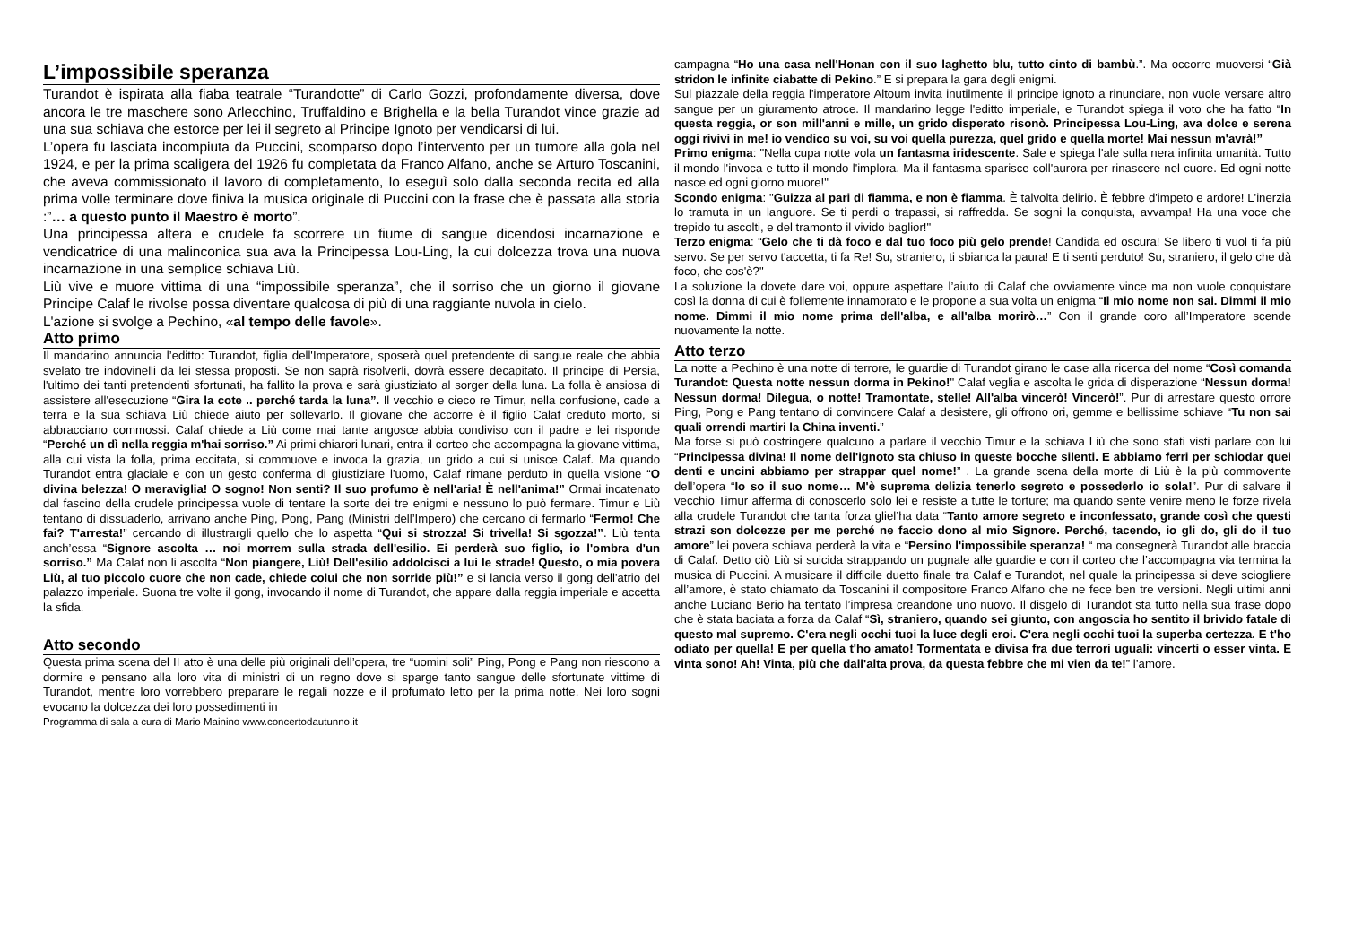L’impossibile speranza
Turandot è ispirata alla fiaba teatrale “Turandotte” di Carlo Gozzi, profondamente diversa, dove ancora le tre maschere sono Arlecchino, Truffaldino e Brighella e la bella Turandot vince grazie ad una sua schiava che estorce per lei il segreto al Principe Ignoto per vendicarsi di lui.
L’opera fu lasciata incompiuta da Puccini, scomparso dopo l’intervento per un tumore alla gola nel 1924, e per la prima scaligera del 1926 fu completata da Franco Alfano, anche se Arturo Toscanini, che aveva commissionato il lavoro di completamento, lo eseguì solo dalla seconda recita ed alla prima volle terminare dove finiva la musica originale di Puccini con la frase che è passata alla storia :”… a questo punto il Maestro è morto”.
Una principessa altera e crudele fa scorrere un fiume di sangue dicendosi incarnazione e vendicatrice di una malinconica sua ava la Principessa Lou-Ling, la cui dolcezza trova una nuova incarnazione in una semplice schiava Liù.
Liù vive e muore vittima di una “impossibile speranza”, che il sorriso che un giorno il giovane Principe Calaf le rivolse possa diventare qualcosa di più di una raggiante nuvola in cielo.
L'azione si svolge a Pechino, «al tempo delle favole».
Atto primo
Il mandarino annuncia l’editto: Turandot, figlia dell'Imperatore, sposerà quel pretendente di sangue reale che abbia svelato tre indovinelli da lei stessa proposti. Se non saprà risolverli, dovrà essere decapitato. Il principe di Persia, l'ultimo dei tanti pretendenti sfortunati, ha fallito la prova e sarà giustiziato al sorger della luna. La folla è ansiosa di assistere all'esecuzione “Gira la cote .. perché tarda la luna”. Il vecchio e cieco re Timur, nella confusione, cade a terra e la sua schiava Liù chiede aiuto per sollevarlo. Il giovane che accorre è il figlio Calaf creduto morto, si abbracciano commossi. Calaf chiede a Liù come mai tante angosce abbia condiviso con il padre e lei risponde “Perché un dì nella reggia m'hai sorriso.” Ai primi chiarori lunari, entra il corteo che accompagna la giovane vittima, alla cui vista la folla, prima eccitata, si commuove e invoca la grazia, un grido a cui si unisce Calaf. Ma quando Turandot entra glaciale e con un gesto conferma di giustiziare l'uomo, Calaf rimane perduto in quella visione “O divina belezza! O meraviglia! O sogno! Non senti? Il suo profumo è nell'aria! È nell'anima!” Ormai incatenato dal fascino della crudele principessa vuole di tentare la sorte dei tre enigmi e nessuno lo può fermare. Timur e Liù tentano di dissuaderlo, arrivano anche Ping, Pong, Pang (Ministri dell’Impero) che cercano di fermarlo “Fermo! Che fai? T'arresta!” cercando di illustrargli quello che lo aspetta “Qui si strozza! Si trivella! Si sgozza!”. Liù tenta anch’essa “Signore ascolta … noi morrem sulla strada dell'esilio. Ei perderà suo figlio, io l'ombra d'un sorriso.” Ma Calaf non li ascolta “Non piangere, Liù! Dell'esilio addolcisci a lui le strade! Questo, o mia povera Liù, al tuo piccolo cuore che non cade, chiede colui che non sorride più!” e si lancia verso il gong dell'atrio del palazzo imperiale. Suona tre volte il gong, invocando il nome di Turandot, che appare dalla reggia imperiale e accetta la sfida.
Atto secondo
Questa prima scena del II atto è una delle più originali dell’opera, tre “uomini soli” Ping, Pong e Pang non riescono a dormire e pensano alla loro vita di ministri di un regno dove si sparge tanto sangue delle sfortunate vittime di Turandot, mentre loro vorrebbero preparare le regali nozze e il profumato letto per la prima notte. Nei loro sogni evocano la dolcezza dei loro possedimenti in
Programma di sala a cura di Mario Mainino www.concertodautunno.it
campagna “Ho una casa nell'Honan con il suo laghetto blu, tutto cinto di bambù.”. Ma occorre muoversi “Già stridon le infinite ciabatte di Pekino.” E si prepara la gara degli enigmi.
Sul piazzale della reggia l'imperatore Altoum invita inutilmente il principe ignoto a rinunciare, non vuole versare altro sangue per un giuramento atroce. Il mandarino legge l'editto imperiale, e Turandot spiega il voto che ha fatto “In questa reggia, or son mill'anni e mille, un grido disperato risonò. Principessa Lou-Ling, ava dolce e serena oggi rivivi in me! io vendico su voi, su voi quella purezza, quel grido e quella morte! Mai nessun m'avrà!”
Primo enigma: "Nella cupa notte vola un fantasma iridescente. Sale e spiega l'ale sulla nera infinita umanità. Tutto il mondo l'invoca e tutto il mondo l'implora. Ma il fantasma sparisce coll'aurora per rinascere nel cuore. Ed ogni notte nasce ed ogni giorno muore!"
Scondo enigma: "Guizza al pari di fiamma, e non è fiamma. È talvolta delirio. È febbre d'impeto e ardore! L'inerzia lo tramuta in un languore. Se ti perdi o trapassi, si raffredda. Se sogni la conquista, avvampa! Ha una voce che trepido tu ascolti, e del tramonto il vivido baglior!"
Terzo enigma: “Gelo che ti dà foco e dal tuo foco più gelo prende! Candida ed oscura! Se libero ti vuol ti fa più servo. Se per servo t'accetta, ti fa Re! Su, straniero, ti sbianca la paura! E ti senti perduto! Su, straniero, il gelo che dà foco, che cos'è?"
La soluzione la dovete dare voi, oppure aspettare l’aiuto di Calaf che ovviamente vince ma non vuole conquistare così la donna di cui è follemente innamorato e le propone a sua volta un enigma “Il mio nome non sai. Dimmi il mio nome. Dimmi il mio nome prima dell'alba, e all'alba morirò…” Con il grande coro all’Imperatore scende nuovamente la notte.
Atto terzo
La notte a Pechino è una notte di terrore, le guardie di Turandot girano le case alla ricerca del nome “Così comanda Turandot: Questa notte nessun dorma in Pekino!" Calaf veglia e ascolta le grida di disperazione “Nessun dorma! Nessun dorma! Dilegua, o notte! Tramontate, stelle! All'alba vincerò! Vincerò!”. Pur di arrestare questo orrore Ping, Pong e Pang tentano di convincere Calaf a desistere, gli offrono ori, gemme e bellissime schiave “Tu non sai quali orrendi martiri la China inventi.”
Ma forse si può costringere qualcuno a parlare il vecchio Timur e la schiava Liù che sono stati visti parlare con lui “Principessa divina! Il nome dell'ignoto sta chiuso in queste bocche silenti. E abbiamo ferri per schiodar quei denti e uncini abbiamo per strappar quel nome!” . La grande scena della morte di Liù è la più commovente dell’opera “Io so il suo nome… M'è suprema delizia tenerlo segreto e possederlo io sola!”. Pur di salvare il vecchio Timur afferma di conoscerlo solo lei e resiste a tutte le torture; ma quando sente venire meno le forze rivela alla crudele Turandot che tanta forza gliel’ha data “Tanto amore segreto e inconfessato, grande così che questi strazi son dolcezze per me perché ne faccio dono al mio Signore. Perché, tacendo, io gli do, gli do il tuo amore” lei povera schiava perderà la vita e “Persino l'impossibile speranza! “ ma consegnerà Turandot alle braccia di Calaf. Detto ciò Liù si suicida strappando un pugnale alle guardie e con il corteo che l’accompagna via termina la musica di Puccini. A musicare il difficile duetto finale tra Calaf e Turandot, nel quale la principessa si deve sciogliere all’amore, è stato chiamato da Toscanini il compositore Franco Alfano che ne fece ben tre versioni. Negli ultimi anni anche Luciano Berio ha tentato l’impresa creandone uno nuovo. Il disgelo di Turandot sta tutto nella sua frase dopo che è stata baciata a forza da Calaf “Sì, straniero, quando sei giunto, con angoscia ho sentito il brivido fatale di questo mal supremo. C'era negli occhi tuoi la luce degli eroi. C'era negli occhi tuoi la superba certezza. E t'ho odiato per quella! E per quella t'ho amato! Tormentata e divisa fra due terrori uguali: vincerti o esser vinta. E vinta sono! Ah! Vinta, più che dall'alta prova, da questa febbre che mi vien da te!” l’amore.